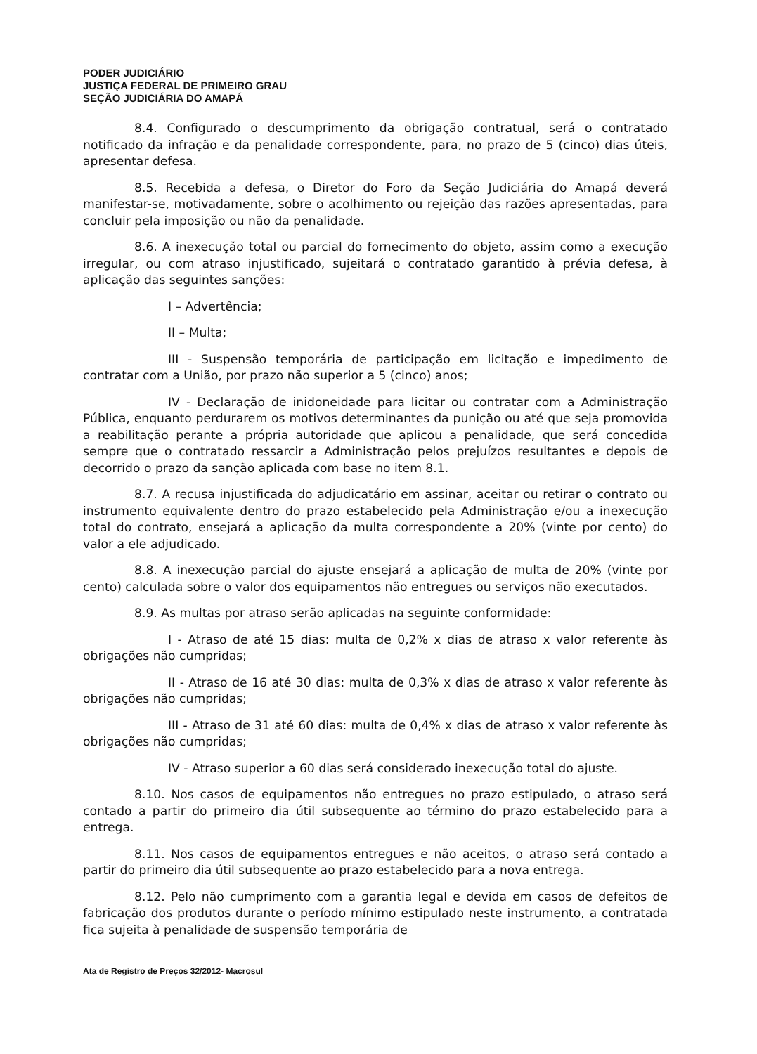PODER JUDICIÁRIO
JUSTIÇA FEDERAL DE PRIMEIRO GRAU
SEÇÃO JUDICIÁRIA DO AMAPÁ
8.4. Configurado o descumprimento da obrigação contratual, será o contratado notificado da infração e da penalidade correspondente, para, no prazo de 5 (cinco) dias úteis, apresentar defesa.
8.5. Recebida a defesa, o Diretor do Foro da Seção Judiciária do Amapá deverá manifestar-se, motivadamente, sobre o acolhimento ou rejeição das razões apresentadas, para concluir pela imposição ou não da penalidade.
8.6. A inexecução total ou parcial do fornecimento do objeto, assim como a execução irregular, ou com atraso injustificado, sujeitará o contratado garantido à prévia defesa, à aplicação das seguintes sanções:
I – Advertência;
II – Multa;
III - Suspensão temporária de participação em licitação e impedimento de contratar com a União, por prazo não superior a 5 (cinco) anos;
IV - Declaração de inidoneidade para licitar ou contratar com a Administração Pública, enquanto perdurarem os motivos determinantes da punição ou até que seja promovida a reabilitação perante a própria autoridade que aplicou a penalidade, que será concedida sempre que o contratado ressarcir a Administração pelos prejuízos resultantes e depois de decorrido o prazo da sanção aplicada com base no item 8.1.
8.7. A recusa injustificada do adjudicatário em assinar, aceitar ou retirar o contrato ou instrumento equivalente dentro do prazo estabelecido pela Administração e/ou a inexecução total do contrato, ensejará a aplicação da multa correspondente a 20% (vinte por cento) do valor a ele adjudicado.
8.8. A inexecução parcial do ajuste ensejará a aplicação de multa de 20% (vinte por cento) calculada sobre o valor dos equipamentos não entregues ou serviços não executados.
8.9. As multas por atraso serão aplicadas na seguinte conformidade:
I - Atraso de até 15 dias: multa de 0,2% x dias de atraso x valor referente às obrigações não cumpridas;
II - Atraso de 16 até 30 dias: multa de 0,3% x dias de atraso x valor referente às obrigações não cumpridas;
III - Atraso de 31 até 60 dias: multa de 0,4% x dias de atraso x valor referente às obrigações não cumpridas;
IV - Atraso superior a 60 dias será considerado inexecução total do ajuste.
8.10. Nos casos de equipamentos não entregues no prazo estipulado, o atraso será contado a partir do primeiro dia útil subsequente ao término do prazo estabelecido para a entrega.
8.11. Nos casos de equipamentos entregues e não aceitos, o atraso será contado a partir do primeiro dia útil subsequente ao prazo estabelecido para a nova entrega.
8.12. Pelo não cumprimento com a garantia legal e devida em casos de defeitos de fabricação dos produtos durante o período mínimo estipulado neste instrumento, a contratada fica sujeita à penalidade de suspensão temporária de
Ata de Registro de Preços 32/2012- Macrosul